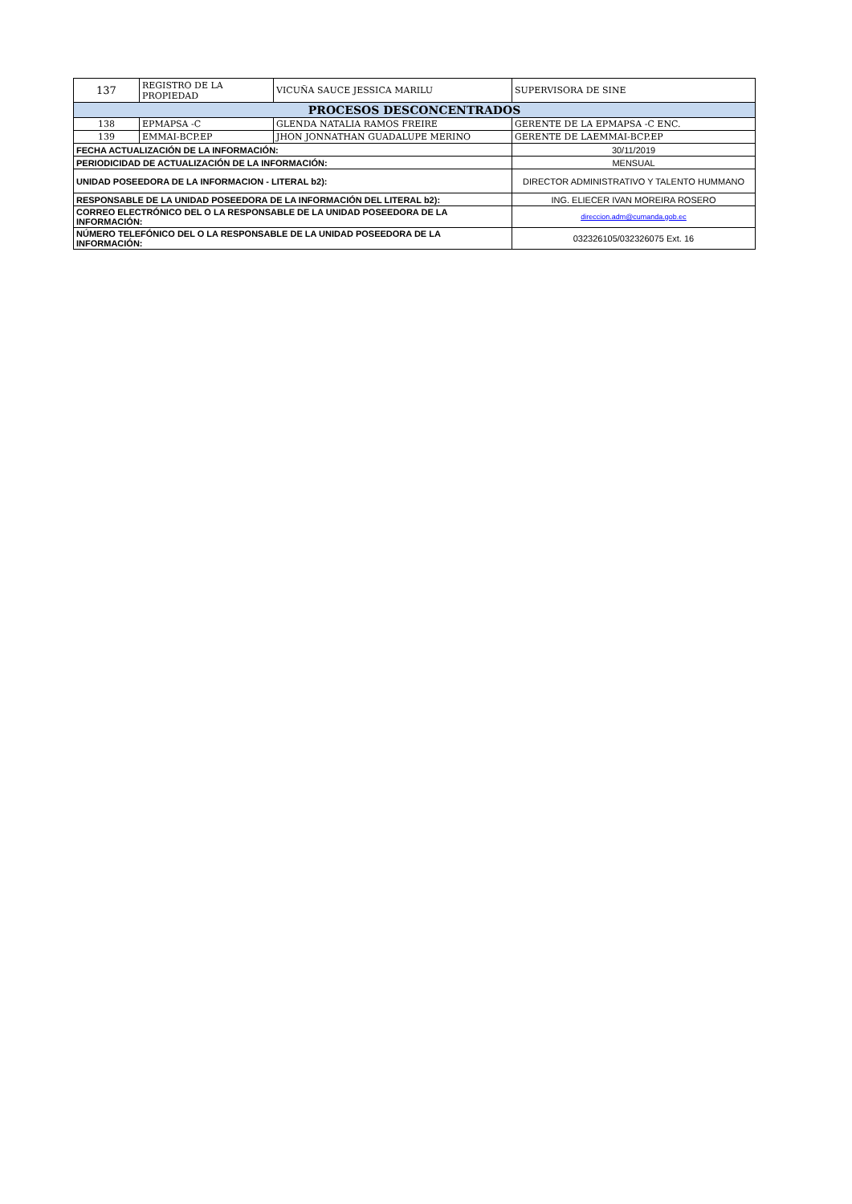| 137 | REGISTRO DE LA PROPIEDAD | VICUÑA SAUCE JESSICA MARILU | SUPERVISORA DE SINE |
| PROCESOS DESCONCENTRADOS | | | |
| 138 | EPMAPSA -C | GLENDA NATALIA RAMOS FREIRE | GERENTE DE LA EPMAPSA -C ENC. |
| 139 | EMMAI-BCP.EP | JHON JONNATHAN GUADALUPE MERINO | GERENTE DE LAEMMAI-BCP.EP |
| FECHA ACTUALIZACIÓN DE LA INFORMACIÓN: | | | 30/11/2019 |
| PERIODICIDAD DE ACTUALIZACIÓN DE LA INFORMACIÓN: | | | MENSUAL |
| UNIDAD POSEEDORA DE LA INFORMACION - LITERAL b2): | | | DIRECTOR ADMINISTRATIVO Y TALENTO HUMMANO |
| RESPONSABLE DE LA UNIDAD POSEEDORA DE LA INFORMACIÓN DEL LITERAL b2): | | | ING. ELIECER IVAN MOREIRA ROSERO |
| CORREO ELECTRÓNICO DEL O LA RESPONSABLE DE LA UNIDAD POSEEDORA DE LA INFORMACIÓN: | | | direccion.adm@cumanda.gob.ec |
| NÚMERO TELEFÓNICO DEL O LA RESPONSABLE DE LA UNIDAD POSEEDORA DE LA INFORMACIÓN: | | | 032326105/032326075 Ext. 16 |